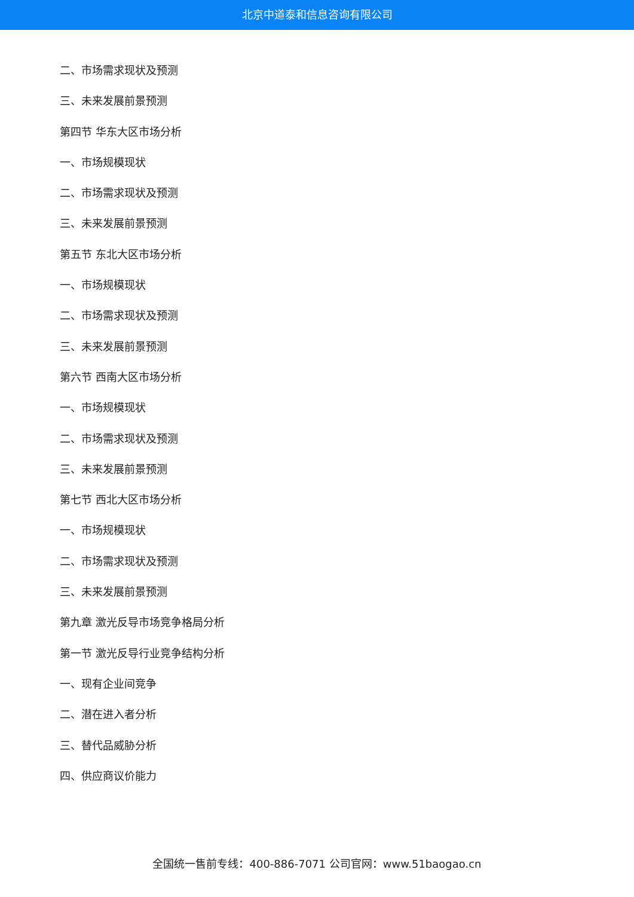北京中道泰和信息咨询有限公司
二、市场需求现状及预测
三、未来发展前景预测
第四节 华东大区市场分析
一、市场规模现状
二、市场需求现状及预测
三、未来发展前景预测
第五节 东北大区市场分析
一、市场规模现状
二、市场需求现状及预测
三、未来发展前景预测
第六节 西南大区市场分析
一、市场规模现状
二、市场需求现状及预测
三、未来发展前景预测
第七节 西北大区市场分析
一、市场规模现状
二、市场需求现状及预测
三、未来发展前景预测
第九章 激光反导市场竞争格局分析
第一节 激光反导行业竞争结构分析
一、现有企业间竞争
二、潜在进入者分析
三、替代品威胁分析
四、供应商议价能力
全国统一售前专线：400-886-7071 公司官网：www.51baogao.cn